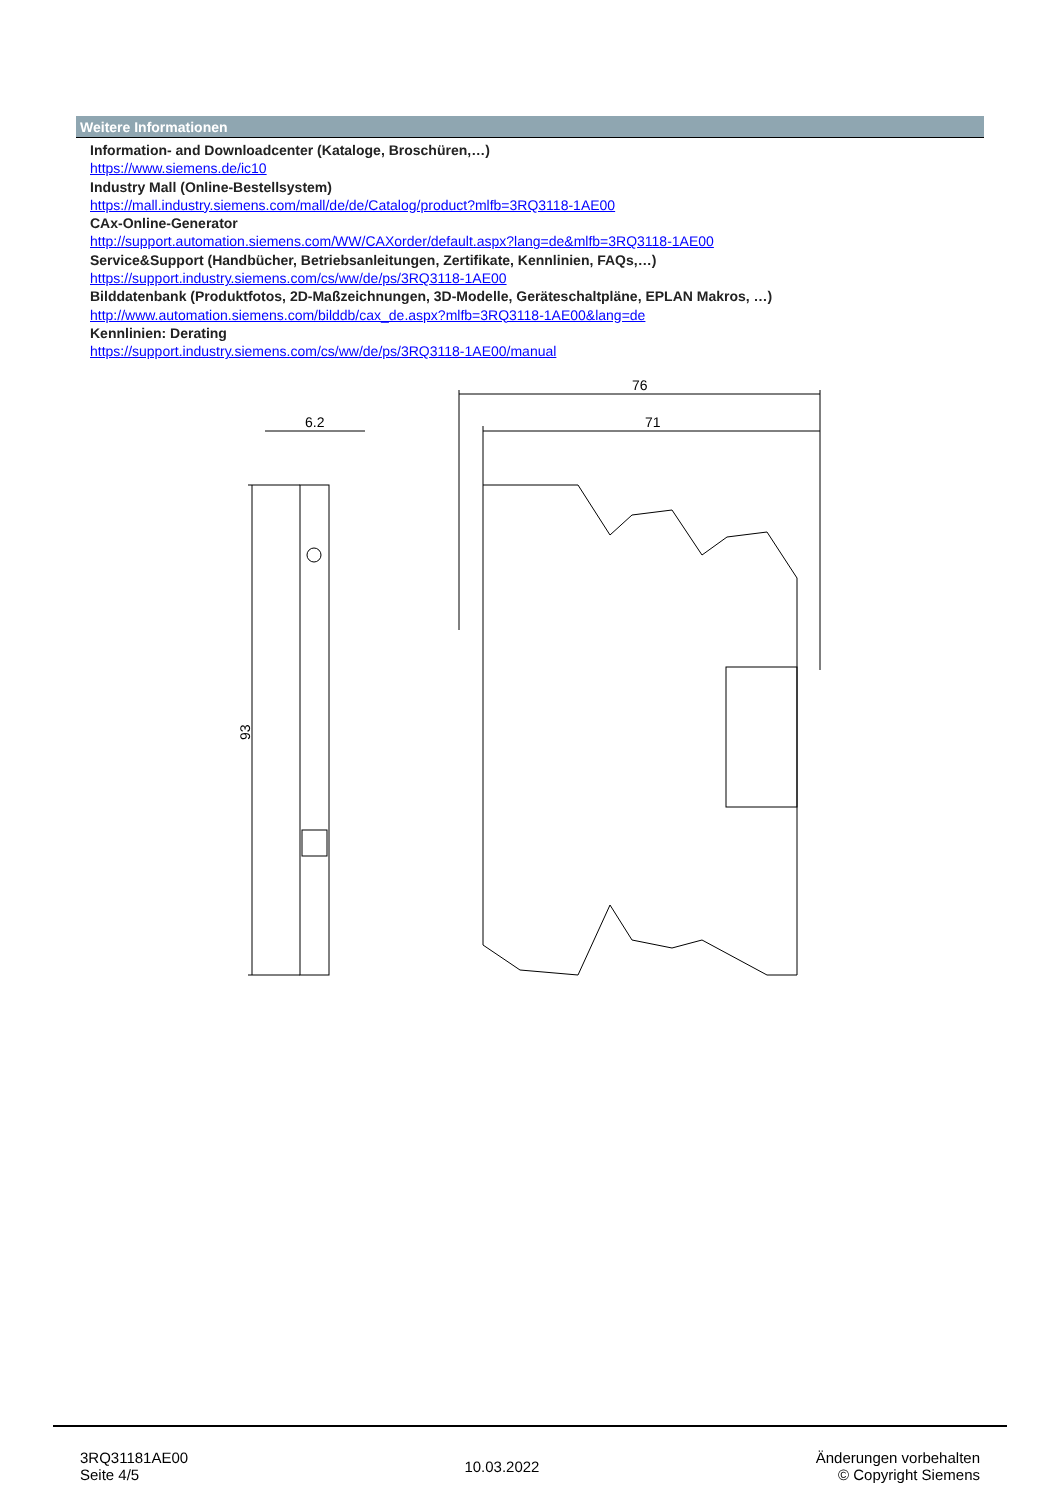Weitere Informationen
Information- and Downloadcenter (Kataloge, Broschüren,…)
https://www.siemens.de/ic10
Industry Mall (Online-Bestellsystem)
https://mall.industry.siemens.com/mall/de/de/Catalog/product?mlfb=3RQ3118-1AE00
CAx-Online-Generator
http://support.automation.siemens.com/WW/CAXorder/default.aspx?lang=de&mlfb=3RQ3118-1AE00
Service&Support (Handbücher, Betriebsanleitungen, Zertifikate, Kennlinien, FAQs,…)
https://support.industry.siemens.com/cs/ww/de/ps/3RQ3118-1AE00
Bilddatenbank (Produktfotos, 2D-Maßzeichnungen, 3D-Modelle, Geräteschaltpläne, EPLAN Makros, …)
http://www.automation.siemens.com/bilddb/cax_de.aspx?mlfb=3RQ3118-1AE00&lang=de
Kennlinien: Derating
https://support.industry.siemens.com/cs/ww/de/ps/3RQ3118-1AE00/manual
6.2
93
76
71
3RQ31181AE00
Seite 4/5
10.03.2022
Änderungen vorbehalten
© Copyright Siemens